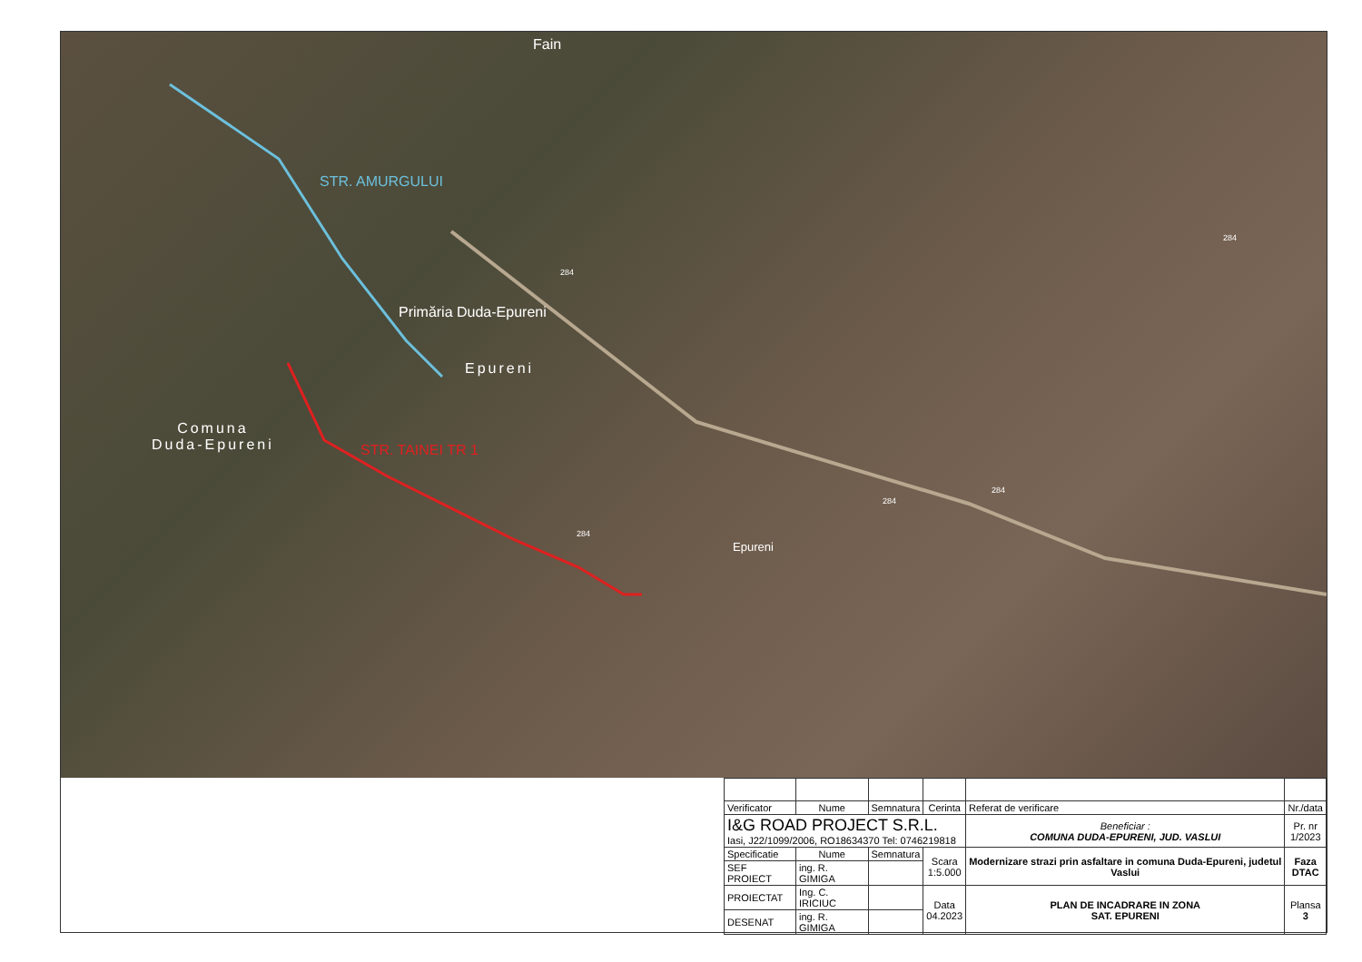Fain
STR. AMURGULUI
Primăria Duda-Epureni
Epureni
Comuna
Duda-Epureni STR. TAINEI TR 1
284
284
284
284
284
Epureni
| Verificator | Nume | Semnatura | Cerinta | Referat de verificare | Nr./data |
| I&G ROAD PROJECT S.R.L. Iasi, J22/1099/2006, RO18634370 Tel: 0746219818 | | | | Beneficiar : COMUNA DUDA-EPURENI, JUD. VASLUI | Pr. nr 1/2023 |
| Specificatie | Nume | Semnatura | Scara 1:5.000 | Modernizare strazi prin asfaltare in comuna Duda-Epureni, judetul Vaslui | Faza DTAC |
| SEF PROIECT | ing. R. GIMIGA | | | | |
| PROIECTAT | Ing. C. IRICIUC | | Data 04.2023 | PLAN DE INCADRARE IN ZONA SAT. EPURENI | Plansa 3 |
| DESENAT | ing. R. GIMIGA | | | | |